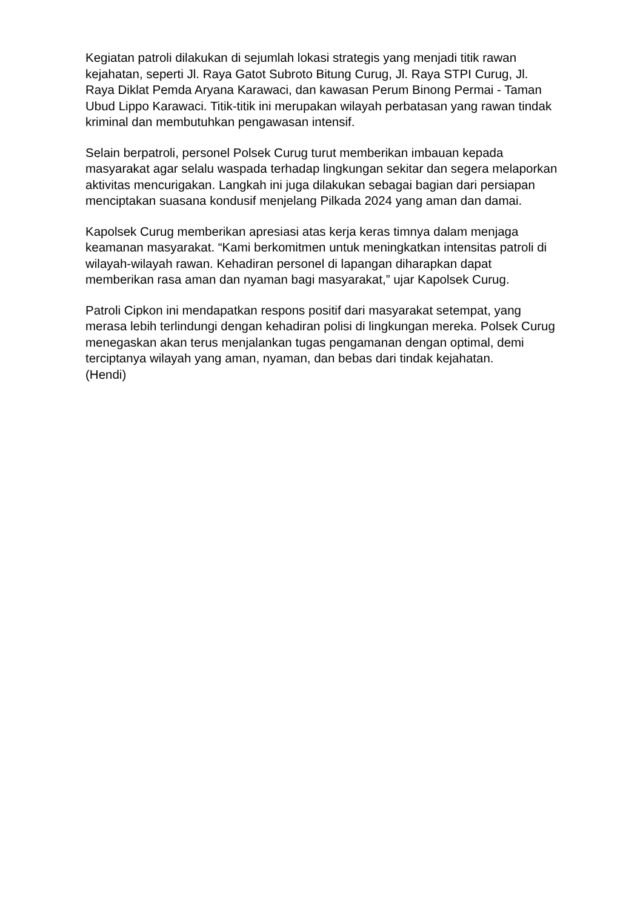Kegiatan patroli dilakukan di sejumlah lokasi strategis yang menjadi titik rawan kejahatan, seperti Jl. Raya Gatot Subroto Bitung Curug, Jl. Raya STPI Curug, Jl. Raya Diklat Pemda Aryana Karawaci, dan kawasan Perum Binong Permai - Taman Ubud Lippo Karawaci. Titik-titik ini merupakan wilayah perbatasan yang rawan tindak kriminal dan membutuhkan pengawasan intensif.
Selain berpatroli, personel Polsek Curug turut memberikan imbauan kepada masyarakat agar selalu waspada terhadap lingkungan sekitar dan segera melaporkan aktivitas mencurigakan. Langkah ini juga dilakukan sebagai bagian dari persiapan menciptakan suasana kondusif menjelang Pilkada 2024 yang aman dan damai.
Kapolsek Curug memberikan apresiasi atas kerja keras timnya dalam menjaga keamanan masyarakat. “Kami berkomitmen untuk meningkatkan intensitas patroli di wilayah-wilayah rawan. Kehadiran personel di lapangan diharapkan dapat memberikan rasa aman dan nyaman bagi masyarakat,” ujar Kapolsek Curug.
Patroli Cipkon ini mendapatkan respons positif dari masyarakat setempat, yang merasa lebih terlindungi dengan kehadiran polisi di lingkungan mereka. Polsek Curug menegaskan akan terus menjalankan tugas pengamanan dengan optimal, demi terciptanya wilayah yang aman, nyaman, dan bebas dari tindak kejahatan.
(Hendi)